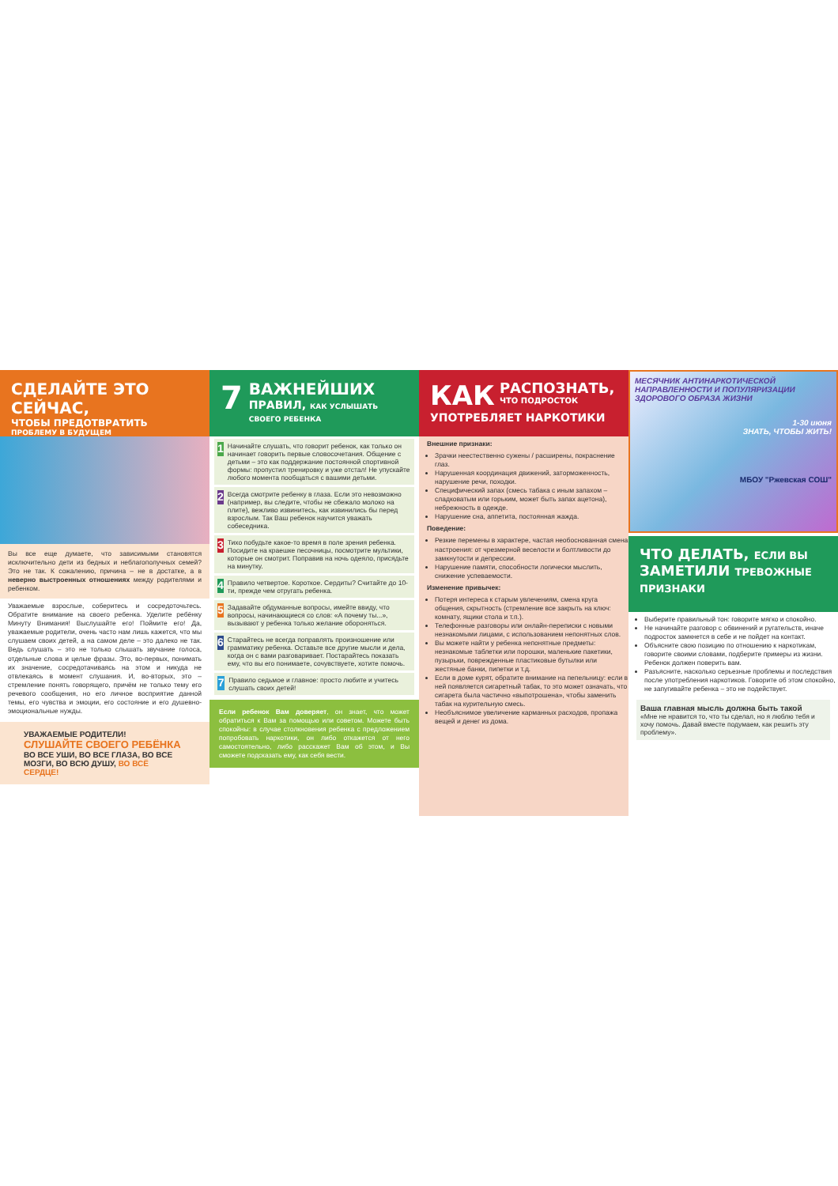СДЕЛАЙТЕ ЭТО СЕЙЧАС,
ЧТОБЫ ПРЕДОТВРАТИТЬ
ПРОБЛЕМУ В БУДУЩЕМ
Вы все еще думаете, что зависимыми становятся исключительно дети из бедных и неблагополучных семей? Это не так. К сожалению, причина – не в достатке, а в неверно выстроенных отношениях между родителями и ребенком.
Уважаемые взрослые, соберитесь и сосредоточьтесь. Обратите внимание на своего ребенка. Уделите ребёнку Минуту Внимания! Выслушайте его! Поймите его! Да, уважаемые родители, очень часто нам лишь кажется, что мы слушаем своих детей, а на самом деле – это далеко не так. Ведь слушать – это не только слышать звучание голоса, отдельные слова и целые фразы. Это, во-первых, понимать их значение, сосредотачиваясь на этом и никуда не отвлекаясь в момент слушания. И, во-вторых, это – стремление понять говорящего, причём не только тему его речевого сообщения, но его личное восприятие данной темы, его чувства и эмоции, его состояние и его душевно-эмоциональные нужды.
УВАЖАЕМЫЕ РОДИТЕЛИ! СЛУШАЙТЕ СВОЕГО РЕБЁНКА ВО ВСЕ УШИ, ВО ВСЕ ГЛАЗА, ВО ВСЕ МОЗГИ, ВО ВСЮ ДУШУ, ВО ВСЁ СЕРДЦЕ!
7
ВАЖНЕЙШИХ
ПРАВИЛ, КАК УСЛЫШАТЬ СВОЕГО РЕБЕНКА
1
Начинайте слушать, что говорит ребенок, как только он начинает говорить первые словосочетания. Общение с детьми – это как поддержание постоянной спортивной формы: пропустил тренировку и уже отстал! Не упускайте любого момента пообщаться с вашими детьми.
2
Всегда смотрите ребенку в глаза. Если это невозможно (например, вы следите, чтобы не сбежало молоко на плите), вежливо извинитесь, как извинились бы перед взрослым. Так Ваш ребенок научится уважать собеседника.
3
Тихо побудьте какое-то время в поле зрения ребенка. Посидите на краешке песочницы, посмотрите мультики, которые он смотрит. Поправив на ночь одеяло, присядьте на минутку.
4
Правило четвертое. Короткое. Сердиты? Считайте до 10-ти, прежде чем отругать ребенка.
5
Задавайте обдуманные вопросы, имейте ввиду, что вопросы, начинающиеся со слов: «А почему ты...», вызывают у ребенка только желание обороняться.
6
Старайтесь не всегда поправлять произношение или грамматику ребенка. Оставьте все другие мысли и дела, когда он с вами разговаривает. Постарайтесь показать ему, что вы его понимаете, сочувствуете, хотите помочь.
7
Правило седьмое и главное: просто любите и учитесь слушать своих детей!
Если ребенок Вам доверяет, он знает, что может обратиться к Вам за помощью или советом. Можете быть спокойны: в случае столкновения ребенка с предложением попробовать наркотики, он либо откажется от него самостоятельно, либо расскажет Вам об этом, и Вы сможете подсказать ему, как себя вести.
КАК
РАСПОЗНАТЬ,
ЧТО ПОДРОСТОК
УПОТРЕБЛЯЕТ НАРКОТИКИ
Внешние признаки:
Зрачки неестественно сужены / расширены, покраснение глаз.
Нарушенная координация движений, заторможенность, нарушение речи, походки.
Специфический запах (смесь табака с иным запахом – сладковатым или горьким, может быть запах ацетона), небрежность в одежде.
Нарушение сна, аппетита, постоянная жажда.
Поведение:
Резкие перемены в характере, частая необоснованная смена настроения: от чрезмерной веселости и болтливости до замкнутости и депрессии.
Нарушение памяти, способности логически мыслить, снижение успеваемости.
Изменение привычек:
Потеря интереса к старым увлечениям, смена круга общения, скрытность (стремление все закрыть на ключ: комнату, ящики стола и т.п.).
Телефонные разговоры или онлайн-переписки с новыми незнакомыми лицами, с использованием непонятных слов.
Вы можете найти у ребенка непонятные предметы: незнакомые таблетки или порошки, маленькие пакетики, пузырьки, поврежденные пластиковые бутылки или жестяные банки, пипетки и т.д.
Если в доме курят, обратите внимание на пепельницу: если в ней появляется сигаретный табак, то это может означать, что сигарета была частично «выпотрошена», чтобы заменить табак на курительную смесь.
Необъяснимое увеличение карманных расходов, пропажа вещей и денег из дома.
МЕСЯЧНИК АНТИНАРКОТИЧЕСКОЙ НАПРАВЛЕННОСТИ И ПОПУЛЯРИЗАЦИИ ЗДОРОВОГО ОБРАЗА ЖИЗНИ
1-30 июня
ЗНАТЬ, ЧТОБЫ ЖИТЬ!
МБОУ "Ржевская СОШ"
ЧТО ДЕЛАТЬ, ЕСЛИ ВЫ
ЗАМЕТИЛИ ТРЕВОЖНЫЕ ПРИЗНАКИ
Выберите правильный тон: говорите мягко и спокойно.
Не начинайте разговор с обвинений и ругательств, иначе подросток замкнется в себе и не пойдет на контакт.
Объясните свою позицию по отношению к наркотикам, говорите своими словами, подберите примеры из жизни. Ребенок должен поверить вам.
Разъясните, насколько серьезные проблемы и последствия после употребления наркотиков. Говорите об этом спокойно, не запугивайте ребенка – это не подействует.
Ваша главная мысль должна быть такой
«Мне не нравится то, что ты сделал, но я люблю тебя и хочу помочь. Давай вместе подумаем, как решить эту проблему».